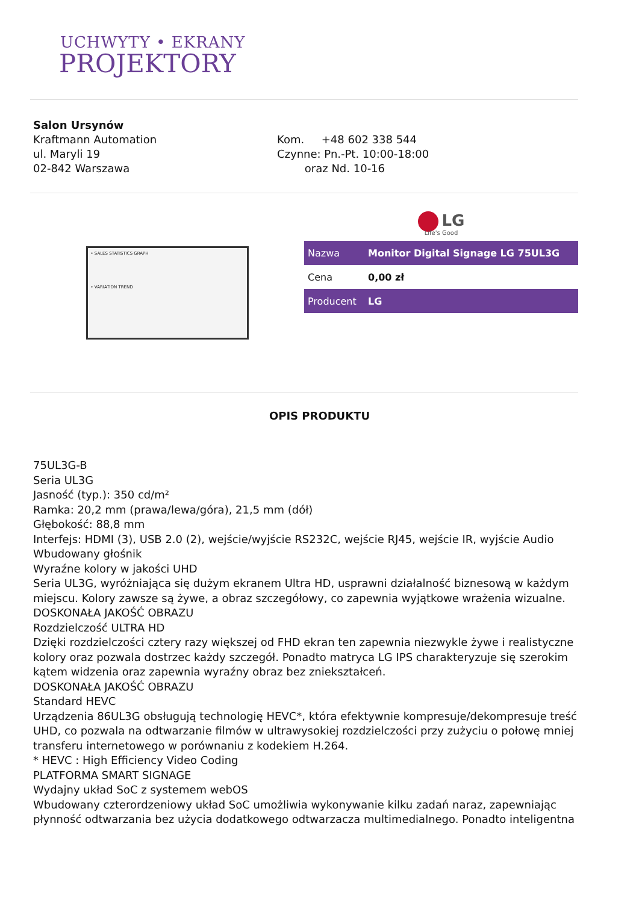UCHWYTY • EKRANY
PROJEKTORY
Salon Ursynów
Kraftmann Automation
ul. Maryli 19
02-842 Warszawa
Kom. +48 602 338 544
Czynne: Pn.-Pt. 10:00-18:00
oraz Nd. 10-16
• SALES STATISTICS GRAPH
• VARIATION TREND
LG
Life's Good
| Nazwa | Monitor Digital Signage LG 75UL3G |
| Cena | 0,00 zł |
| Producent | LG |
OPIS PRODUKTU
75UL3G-B
Seria UL3G
Jasność (typ.): 350 cd/m²
Ramka: 20,2 mm (prawa/lewa/góra), 21,5 mm (dół)
Głębokość: 88,8 mm
Interfejs: HDMI (3), USB 2.0 (2), wejście/wyjście RS232C, wejście RJ45, wejście IR, wyjście Audio
Wbudowany głośnik
Wyraźne kolory w jakości UHD
Seria UL3G, wyróżniająca się dużym ekranem Ultra HD, usprawni działalność biznesową w każdym miejscu. Kolory zawsze są żywe, a obraz szczegółowy, co zapewnia wyjątkowe wrażenia wizualne.
DOSKONAŁA JAKOŚĆ OBRAZU
Rozdzielczość ULTRA HD
Dzięki rozdzielczości cztery razy większej od FHD ekran ten zapewnia niezwykle żywe i realistyczne kolory oraz pozwala dostrzec każdy szczegół. Ponadto matryca LG IPS charakteryzuje się szerokim kątem widzenia oraz zapewnia wyraźny obraz bez zniekształceń.
DOSKONAŁA JAKOŚĆ OBRAZU
Standard HEVC
Urządzenia 86UL3G obsługują technologię HEVC*, która efektywnie kompresuje/dekompresuje treść UHD, co pozwala na odtwarzanie filmów w ultrawysokiej rozdzielczości przy zużyciu o połowę mniej transferu internetowego w porównaniu z kodekiem H.264.
* HEVC : High Efficiency Video Coding
PLATFORMA SMART SIGNAGE
Wydajny układ SoC z systemem webOS
Wbudowany czterordzeniowy układ SoC umożliwia wykonywanie kilku zadań naraz, zapewniając płynność odtwarzania bez użycia dodatkowego odtwarzacza multimedialnego. Ponadto inteligentna